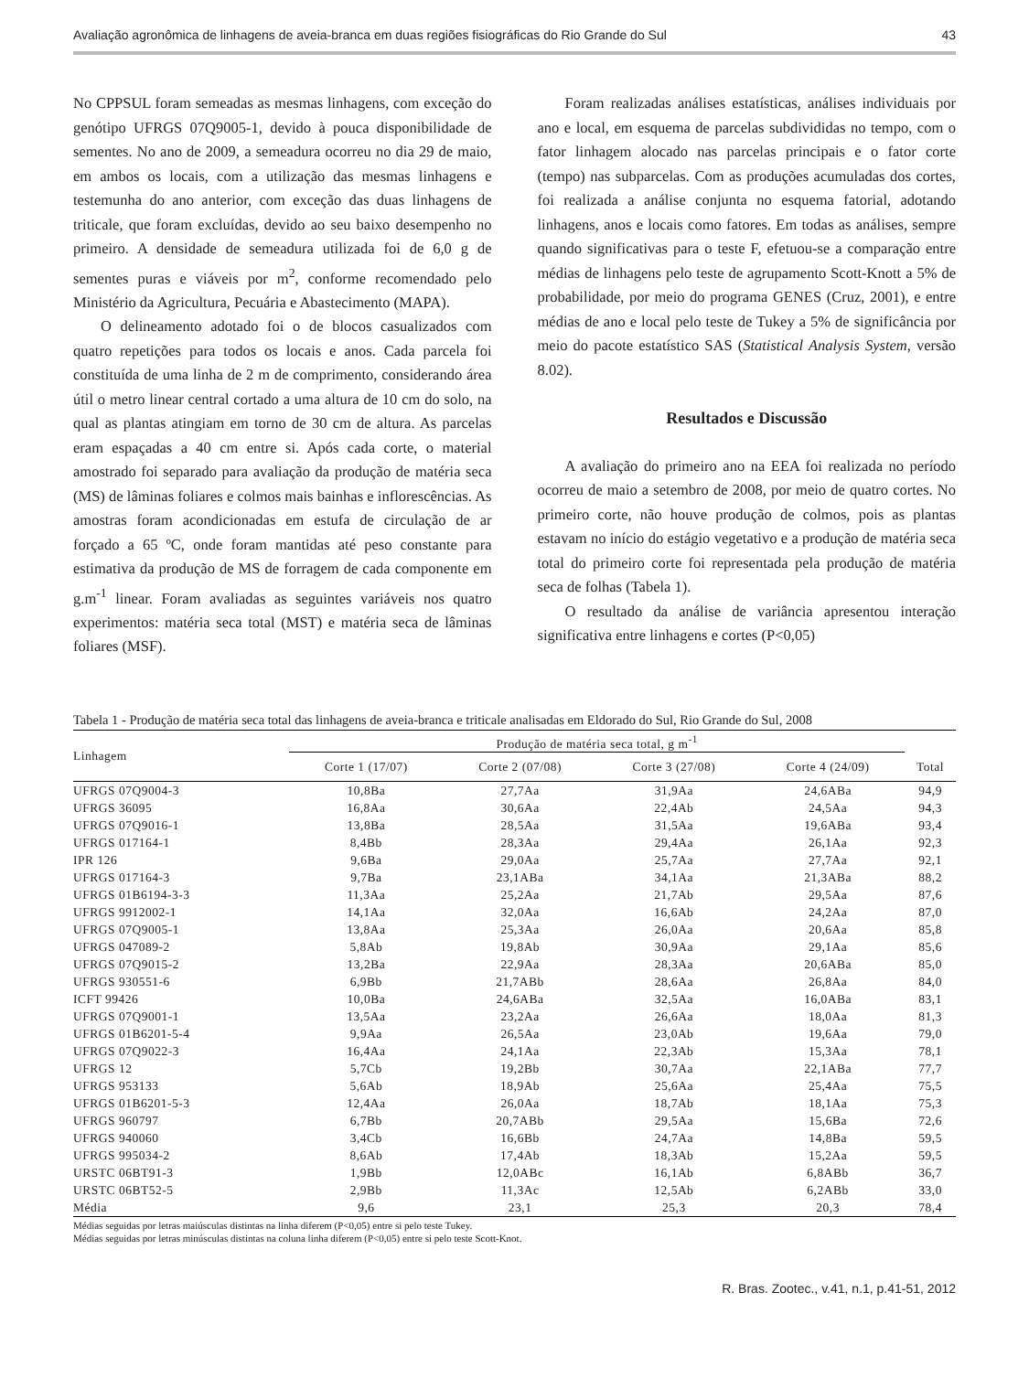Avaliação agronômica de linhagens de aveia-branca em duas regiões fisiográficas do Rio Grande do Sul 43
No CPPSUL foram semeadas as mesmas linhagens, com exceção do genótipo UFRGS 07Q9005-1, devido à pouca disponibilidade de sementes. No ano de 2009, a semeadura ocorreu no dia 29 de maio, em ambos os locais, com a utilização das mesmas linhagens e testemunha do ano anterior, com exceção das duas linhagens de triticale, que foram excluídas, devido ao seu baixo desempenho no primeiro. A densidade de semeadura utilizada foi de 6,0 g de sementes puras e viáveis por m<sup>2</sup>, conforme recomendado pelo Ministério da Agricultura, Pecuária e Abastecimento (MAPA).
O delineamento adotado foi o de blocos casualizados com quatro repetições para todos os locais e anos. Cada parcela foi constituída de uma linha de 2 m de comprimento, considerando área útil o metro linear central cortado a uma altura de 10 cm do solo, na qual as plantas atingiam em torno de 30 cm de altura. As parcelas eram espaçadas a 40 cm entre si. Após cada corte, o material amostrado foi separado para avaliação da produção de matéria seca (MS) de lâminas foliares e colmos mais bainhas e inflorescências. As amostras foram acondicionadas em estufa de circulação de ar forçado a 65 ºC, onde foram mantidas até peso constante para estimativa da produção de MS de forragem de cada componente em g.m<sup>-1</sup> linear. Foram avaliadas as seguintes variáveis nos quatro experimentos: matéria seca total (MST) e matéria seca de lâminas foliares (MSF).
Foram realizadas análises estatísticas, análises individuais por ano e local, em esquema de parcelas subdivididas no tempo, com o fator linhagem alocado nas parcelas principais e o fator corte (tempo) nas subparcelas. Com as produções acumuladas dos cortes, foi realizada a análise conjunta no esquema fatorial, adotando linhagens, anos e locais como fatores. Em todas as análises, sempre quando significativas para o teste F, efetuou-se a comparação entre médias de linhagens pelo teste de agrupamento Scott-Knott a 5% de probabilidade, por meio do programa GENES (Cruz, 2001), e entre médias de ano e local pelo teste de Tukey a 5% de significância por meio do pacote estatístico SAS (Statistical Analysis System, versão 8.02).
Resultados e Discussão
A avaliação do primeiro ano na EEA foi realizada no período ocorreu de maio a setembro de 2008, por meio de quatro cortes. No primeiro corte, não houve produção de colmos, pois as plantas estavam no início do estágio vegetativo e a produção de matéria seca total do primeiro corte foi representada pela produção de matéria seca de folhas (Tabela 1).
O resultado da análise de variância apresentou interação significativa entre linhagens e cortes (P<0,05)
Tabela 1 - Produção de matéria seca total das linhagens de aveia-branca e triticale analisadas em Eldorado do Sul, Rio Grande do Sul, 2008
| Linhagem | Produção de matéria seca total, g m<sup>-1</sup> | | | | |
| --- | --- | --- | --- | --- | --- |
| | Corte 1 (17/07) | Corte 2 (07/08) | Corte 3 (27/08) | Corte 4 (24/09) | Total |
| UFRGS 07Q9004-3 | 10,8Ba | 27,7Aa | 31,9Aa | 24,6ABa | 94,9 |
| UFRGS 36095 | 16,8Aa | 30,6Aa | 22,4Ab | 24,5Aa | 94,3 |
| UFRGS 07Q9016-1 | 13,8Ba | 28,5Aa | 31,5Aa | 19,6ABa | 93,4 |
| UFRGS 017164-1 | 8,4Bb | 28,3Aa | 29,4Aa | 26,1Aa | 92,3 |
| IPR 126 | 9,6Ba | 29,0Aa | 25,7Aa | 27,7Aa | 92,1 |
| UFRGS 017164-3 | 9,7Ba | 23,1ABa | 34,1Aa | 21,3ABa | 88,2 |
| UFRGS 01B6194-3-3 | 11,3Aa | 25,2Aa | 21,7Ab | 29,5Aa | 87,6 |
| UFRGS 9912002-1 | 14,1Aa | 32,0Aa | 16,6Ab | 24,2Aa | 87,0 |
| UFRGS 07Q9005-1 | 13,8Aa | 25,3Aa | 26,0Aa | 20,6Aa | 85,8 |
| UFRGS 047089-2 | 5,8Ab | 19,8Ab | 30,9Aa | 29,1Aa | 85,6 |
| UFRGS 07Q9015-2 | 13,2Ba | 22,9Aa | 28,3Aa | 20,6ABa | 85,0 |
| UFRGS 930551-6 | 6,9Bb | 21,7ABb | 28,6Aa | 26,8Aa | 84,0 |
| ICFT 99426 | 10,0Ba | 24,6ABa | 32,5Aa | 16,0ABa | 83,1 |
| UFRGS 07Q9001-1 | 13,5Aa | 23,2Aa | 26,6Aa | 18,0Aa | 81,3 |
| UFRGS 01B6201-5-4 | 9,9Aa | 26,5Aa | 23,0Ab | 19,6Aa | 79,0 |
| UFRGS 07Q9022-3 | 16,4Aa | 24,1Aa | 22,3Ab | 15,3Aa | 78,1 |
| UFRGS 12 | 5,7Cb | 19,2Bb | 30,7Aa | 22,1ABa | 77,7 |
| UFRGS 953133 | 5,6Ab | 18,9Ab | 25,6Aa | 25,4Aa | 75,5 |
| UFRGS 01B6201-5-3 | 12,4Aa | 26,0Aa | 18,7Ab | 18,1Aa | 75,3 |
| UFRGS 960797 | 6,7Bb | 20,7ABb | 29,5Aa | 15,6Ba | 72,6 |
| UFRGS 940060 | 3,4Cb | 16,6Bb | 24,7Aa | 14,8Ba | 59,5 |
| UFRGS 995034-2 | 8,6Ab | 17,4Ab | 18,3Ab | 15,2Aa | 59,5 |
| URSTC 06BT91-3 | 1,9Bb | 12,0ABc | 16,1Ab | 6,8ABb | 36,7 |
| URSTC 06BT52-5 | 2,9Bb | 11,3Ac | 12,5Ab | 6,2ABb | 33,0 |
| Média | 9,6 | 23,1 | 25,3 | 20,3 | 78,4 |
Médias seguidas por letras maiúsculas distintas na linha diferem (P<0,05) entre si pelo teste Tukey.
Médias seguidas por letras minúsculas distintas na coluna linha diferem (P<0,05) entre si pelo teste Scott-Knot.
R. Bras. Zootec., v.41, n.1, p.41-51, 2012